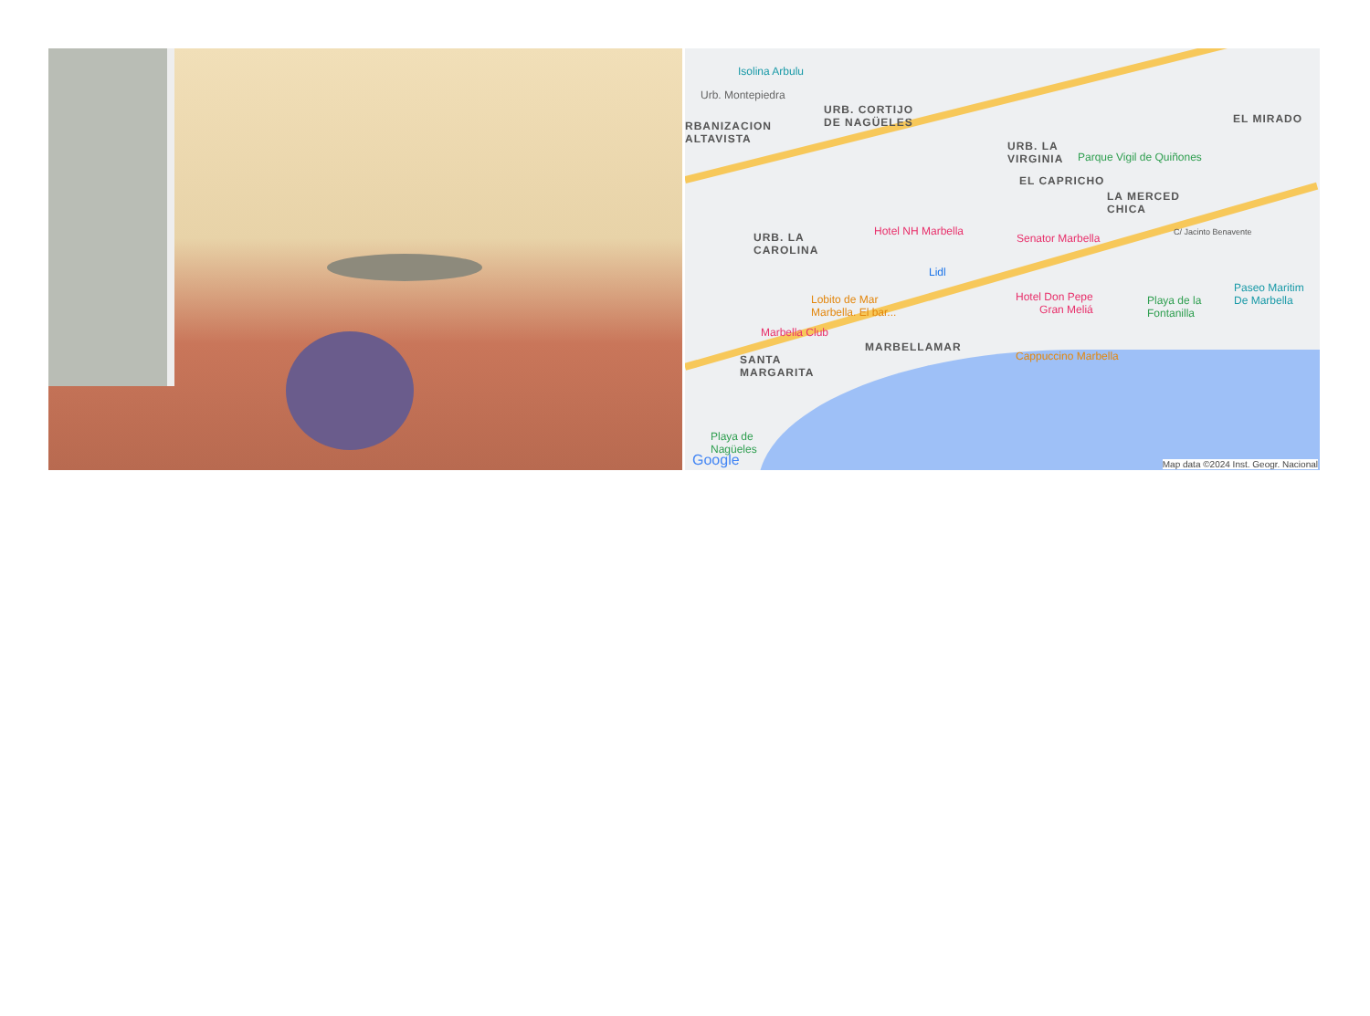Isolina Arbulu
Urb. Montepiedra
URB. CORTIJO
DE NAGÜELES RBANIZACION
ALTAVISTA
EL MIRADO
URB. LA
VIRGINIA Parque Vigil de Quiñones
EL CAPRICHO
LA MERCED
CHICA
URB. LA
CAROLINA
Hotel NH Marbella
Senator Marbella C/ Jacinto Benavente
Lidl
Lobito de Mar
Marbella. El bar...
Hotel Don Pepe
Gran Meliá
Playa de la
Fontanilla
Paseo Maritim
De Marbella
Marbella Club
MARBELLAMAR
SANTA
MARGARITA
Cappuccino Marbella
Playa de
Nagüeles
Google Map data ©2024 Inst. Geogr. Nacional